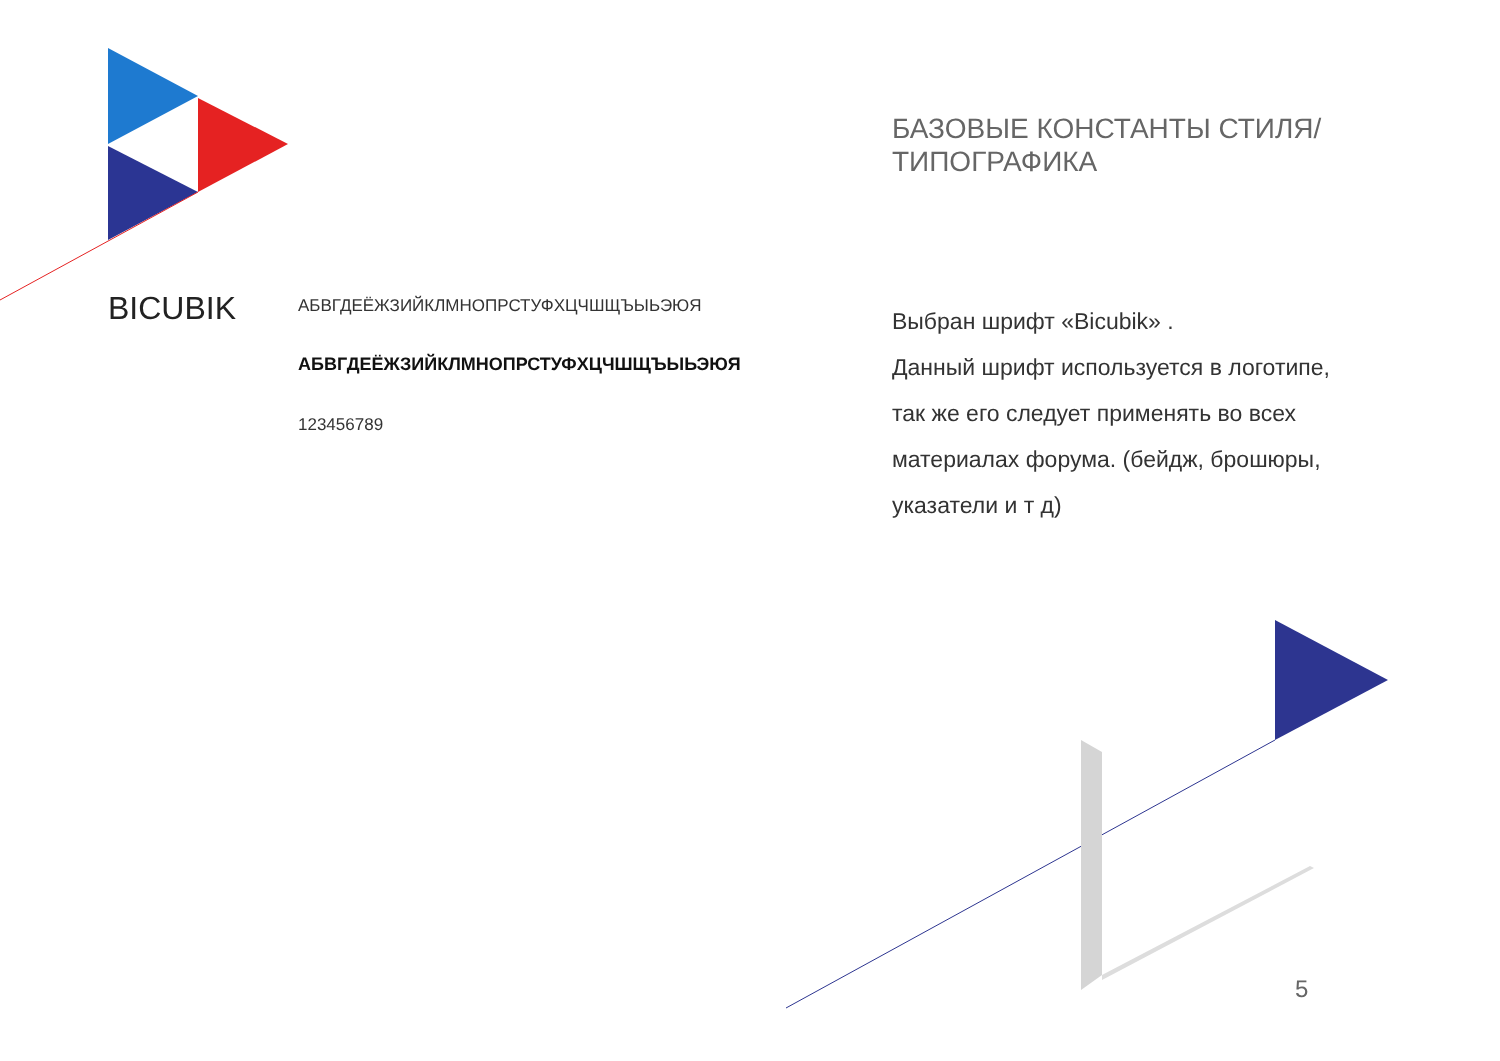BICUBIK
АБВГДЕЁЖЗИЙКЛМНОПРСТУФХЦЧШЩЪЫЬЭЮЯ
АБВГДЕЁЖЗИЙКЛМНОПРСТУФХЦЧШЩЪЫЬЭЮЯ
123456789
БАЗОВЫЕ КОНСТАНТЫ СТИЛЯ/
ТИПОГРАФИКА
Выбран шрифт «Bicubik» .
Данный шрифт используется в логотипе,
так же его следует применять во всех
материалах форума. (бейдж, брошюры,
указатели и т д)
5